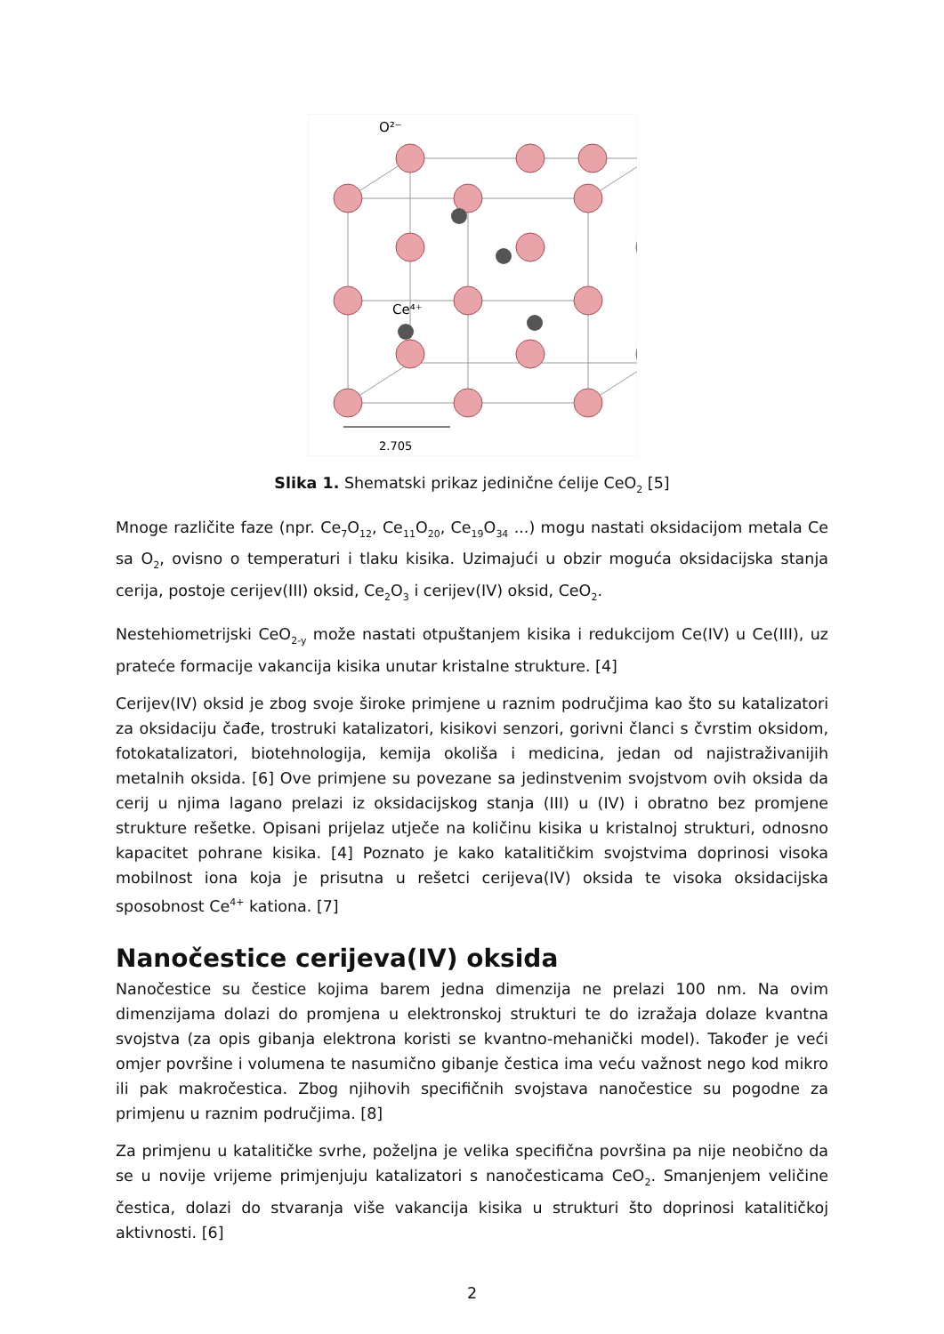O²⁻
Ce⁴⁺
2.705
Slika 1. Shematski prikaz jedinične ćelije CeO<sub>2</sub> [5]
Mnoge različite faze (npr. Ce<sub>7</sub>O<sub>12</sub>, Ce<sub>11</sub>O<sub>20</sub>, Ce<sub>19</sub>O<sub>34</sub> ...) mogu nastati oksidacijom metala Ce sa O<sub>2</sub>, ovisno o temperaturi i tlaku kisika. Uzimajući u obzir moguća oksidacijska stanja cerija, postoje cerijev(III) oksid, Ce<sub>2</sub>O<sub>3</sub> i cerijev(IV) oksid, CeO<sub>2</sub>.
Nestehiometrijski CeO<sub>2-y</sub> može nastati otpuštanjem kisika i redukcijom Ce(IV) u Ce(III), uz prateće formacije vakancija kisika unutar kristalne strukture. [4]
Cerijev(IV) oksid je zbog svoje široke primjene u raznim područjima kao što su katalizatori za oksidaciju čađe, trostruki katalizatori, kisikovi senzori, gorivni članci s čvrstim oksidom, fotokatalizatori, biotehnologija, kemija okoliša i medicina, jedan od najistraživanijih metalnih oksida. [6] Ove primjene su povezane sa jedinstvenim svojstvom ovih oksida da cerij u njima lagano prelazi iz oksidacijskog stanja (III) u (IV) i obratno bez promjene strukture rešetke. Opisani prijelaz utječe na količinu kisika u kristalnoj strukturi, odnosno kapacitet pohrane kisika. [4] Poznato je kako katalitičkim svojstvima doprinosi visoka mobilnost iona koja je prisutna u rešetci cerijeva(IV) oksida te visoka oksidacijska sposobnost Ce<sup>4+</sup> kationa. [7]
Nanočestice cerijeva(IV) oksida
Nanočestice su čestice kojima barem jedna dimenzija ne prelazi 100 nm. Na ovim dimenzijama dolazi do promjena u elektronskoj strukturi te do izražaja dolaze kvantna svojstva (za opis gibanja elektrona koristi se kvantno-mehanički model). Također je veći omjer površine i volumena te nasumično gibanje čestica ima veću važnost nego kod mikro ili pak makročestica. Zbog njihovih specifičnih svojstava nanočestice su pogodne za primjenu u raznim područjima. [8]
Za primjenu u katalitičke svrhe, poželjna je velika specifična površina pa nije neobično da se u novije vrijeme primjenjuju katalizatori s nanočesticama CeO<sub>2</sub>. Smanjenjem veličine čestica, dolazi do stvaranja više vakancija kisika u strukturi što doprinosi katalitičkoj aktivnosti. [6]
2